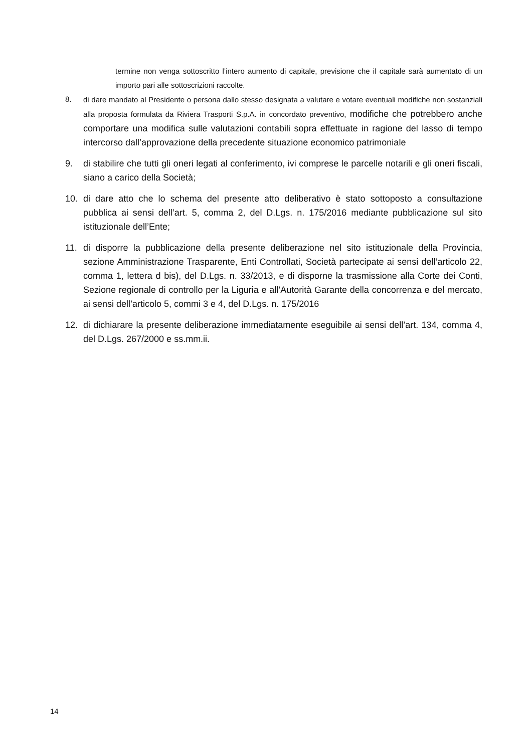termine non venga sottoscritto l’intero aumento di capitale, previsione che il capitale sarà aumentato di un importo pari alle sottoscrizioni raccolte.
8. di dare mandato al Presidente o persona dallo stesso designata a valutare e votare eventuali modifiche non sostanziali alla proposta formulata da Riviera Trasporti S.p.A. in concordato preventivo, modifiche che potrebbero anche comportare una modifica sulle valutazioni contabili sopra effettuate in ragione del lasso di tempo intercorso dall’approvazione della precedente situazione economico patrimoniale
9. di stabilire che tutti gli oneri legati al conferimento, ivi comprese le parcelle notarili e gli oneri fiscali, siano a carico della Società;
10. di dare atto che lo schema del presente atto deliberativo è stato sottoposto a consultazione pubblica ai sensi dell’art. 5, comma 2, del D.Lgs. n. 175/2016 mediante pubblicazione sul sito istituzionale dell’Ente;
11. di disporre la pubblicazione della presente deliberazione nel sito istituzionale della Provincia, sezione Amministrazione Trasparente, Enti Controllati, Società partecipate ai sensi dell’articolo 22, comma 1, lettera d bis), del D.Lgs. n. 33/2013, e di disporne la trasmissione alla Corte dei Conti, Sezione regionale di controllo per la Liguria e all’Autorità Garante della concorrenza e del mercato, ai sensi dell’articolo 5, commi 3 e 4, del D.Lgs. n. 175/2016
12. di dichiarare la presente deliberazione immediatamente eseguibile ai sensi dell’art. 134, comma 4, del D.Lgs. 267/2000 e ss.mm.ii.
14